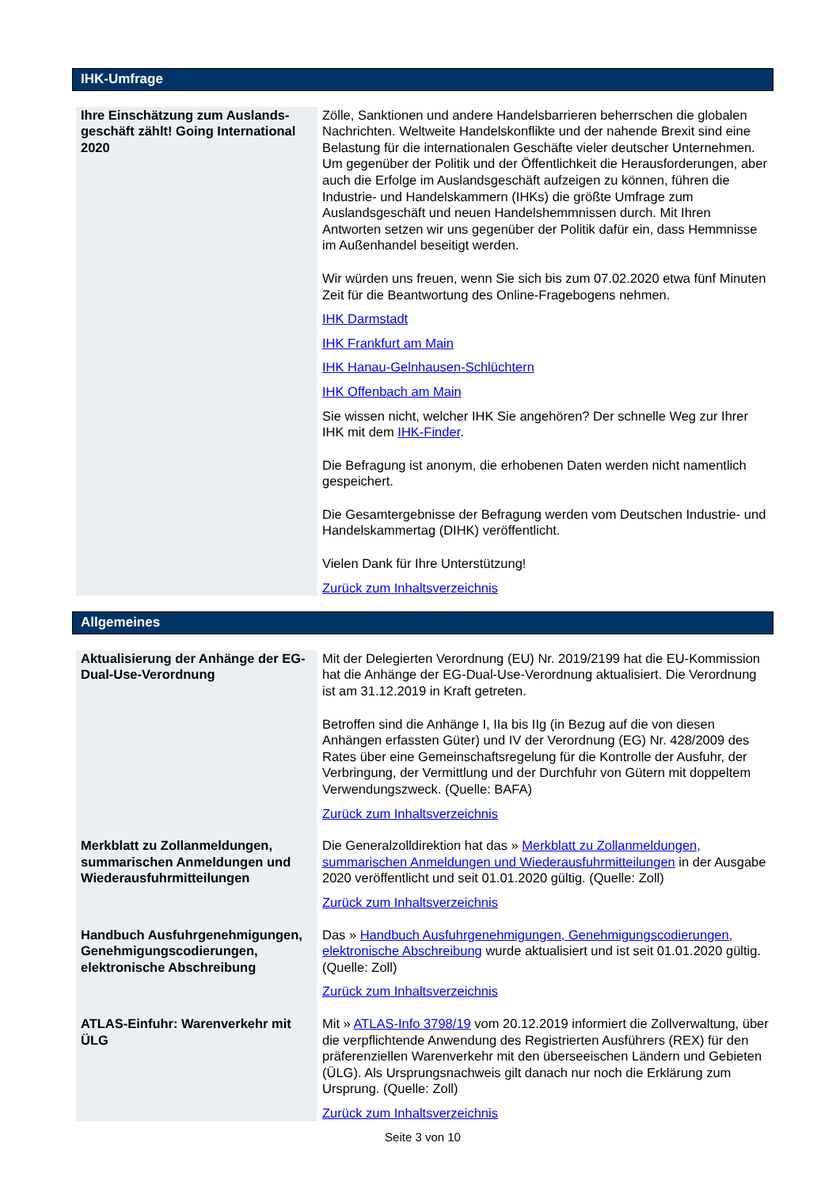IHK-Umfrage
| Ihre Einschätzung zum Auslands­geschäft zählt! Going Internatio­nal 2020 | Zölle, Sanktionen und andere Handelsbarrieren beherrschen die glo­balen Nachrichten. Weltweite Handelskonflikte und der nahende Brexit sind eine Belastung für die internationalen Geschäfte vieler deutscher Unternehmen. Um gegenüber der Politik und der Öffentlichkeit die Herausforderungen, aber auch die Erfolge im Auslandsgeschäft auf­zeigen zu können, führen die Industrie- und Handelskammern (IHKs) die größte Umfrage zum Auslandsgeschäft und neuen Handelshemm­nissen durch. Mit Ihren Antworten setzen wir uns gegenüber der Politik dafür ein, dass Hemmnisse im Außenhandel beseitigt werden. Wir würden uns freuen, wenn Sie sich bis zum 07.02.2020 etwa fünf Minuten Zeit für die Beantwortung des Online-Fragebogens nehmen. IHK Darmstadt IHK Frankfurt am Main IHK Hanau-Gelnhausen-Schlüchtern IHK Offenbach am Main Sie wissen nicht, welcher IHK Sie angehören? Der schnelle Weg zur Ihrer IHK mit dem IHK-Finder . Die Befragung ist anonym, die erhobenen Daten werden nicht nament­lich gespeichert. Die Gesamtergebnisse der Befragung werden vom Deutschen Indust­rie- und Handelskammertag (DIHK) veröffentlicht. Vielen Dank für Ihre Unterstützung! Zurück zum Inhaltsverzeichnis |
Allgemeines
| Aktualisierung der Anhänge der EG-Dual-Use-Verordnung | Mit der Delegierten Verordnung (EU) Nr. 2019/2199 hat die EU-Kommission hat die Anhänge der EG-Dual-Use-Verordnung aktuali­siert. Die Verordnung ist am 31.12.2019 in Kraft getreten. Betroffen sind die Anhänge I, IIa bis IIg (in Bezug auf die von diesen Anhängen erfassten Güter) und IV der Verordnung (EG) Nr. 428/2009 des Rates über eine Gemeinschaftsregelung für die Kontrolle der Aus­fuhr, der Verbringung, der Vermittlung und der Durchfuhr von Gütern mit doppeltem Verwendungszweck. (Quelle: BAFA) Zurück zum Inhaltsverzeichnis |
| Merkblatt zu Zollanmeldungen, summarischen Anmeldungen und Wiederausfuhrmitteilungen | Die Generalzolldirektion hat das » Merkblatt zu Zollanmeldungen, summarischen Anmeldungen und Wiederausfuhrmitteilungen in der Ausgabe 2020 veröffentlicht und seit 01.01.2020 gültig. (Quelle: Zoll) Zurück zum Inhaltsverzeichnis |
| Handbuch Ausfuhrgenehmigun­gen, Genehmigungscodierungen, elektronische Abschreibung | Das » Handbuch Ausfuhrgenehmigungen, Genehmigungscodierungen, elektronische Abschreibung wurde aktualisiert und ist seit 01.01.2020 gültig. (Quelle: Zoll) Zurück zum Inhaltsverzeichnis |
| ATLAS-Einfuhr: Warenverkehr mit ÜLG | Mit » ATLAS-Info 3798/19 vom 20.12.2019 informiert die Zollverwal­tung, über die verpflichtende Anwendung des Registrierten Ausführers (REX) für den präferenziellen Warenverkehr mit den überseeischen Ländern und Gebieten (ÜLG). Als Ursprungsnachweis gilt danach nur noch die Erklärung zum Ursprung. (Quelle: Zoll) Zurück zum Inhaltsverzeichnis |
Seite 3 von 10